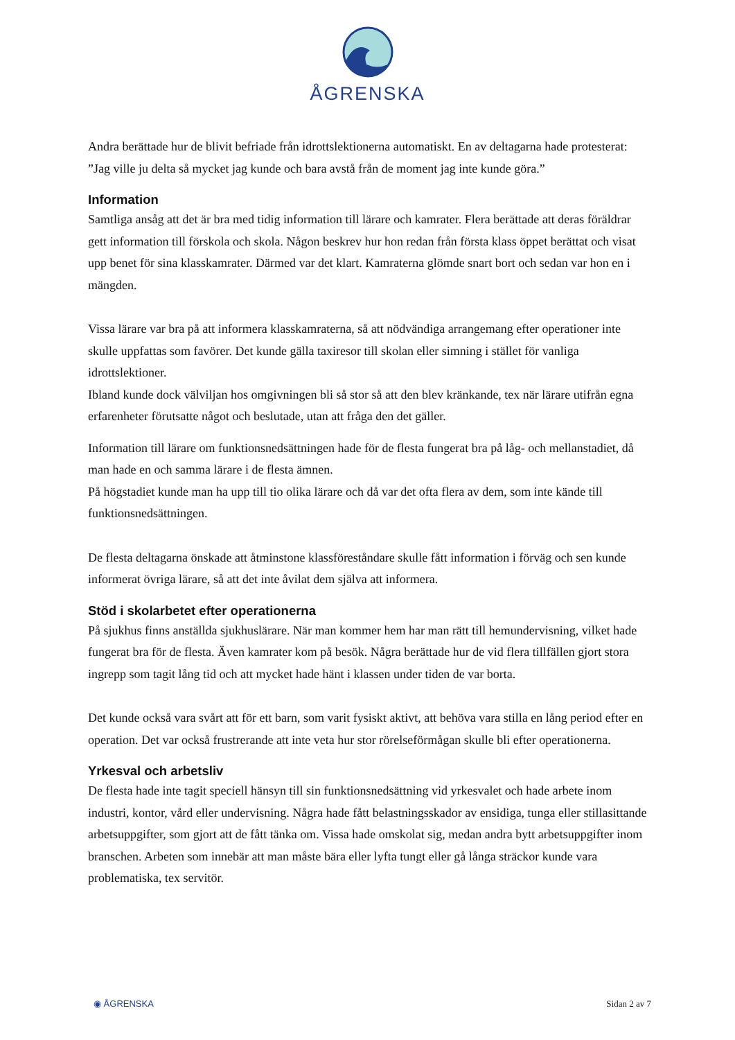ÅGRENSKA
Andra berättade hur de blivit befriade från idrottslektionerna automatiskt. En av deltagarna hade protesterat: ”Jag ville ju delta så mycket jag kunde och bara avstå från de moment jag inte kunde göra.”
Information
Samtliga ansåg att det är bra med tidig information till lärare och kamrater. Flera berättade att deras föräldrar gett information till förskola och skola. Någon beskrev hur hon redan från första klass öppet berättat och visat upp benet för sina klasskamrater. Därmed var det klart. Kamraterna glömde snart bort och sedan var hon en i mängden.
Vissa lärare var bra på att informera klasskamraterna, så att nödvändiga arrangemang efter operationer inte skulle uppfattas som favörer. Det kunde gälla taxiresor till skolan eller simning i stället för vanliga idrottslektioner.
Ibland kunde dock välviljan hos omgivningen bli så stor så att den blev kränkande, tex när lärare utifrån egna erfarenheter förutsatte något och beslutade, utan att fråga den det gäller.
Information till lärare om funktionsnedsättningen hade för de flesta fungerat bra på låg- och mellanstadiet, då man hade en och samma lärare i de flesta ämnen.
På högstadiet kunde man ha upp till tio olika lärare och då var det ofta flera av dem, som inte kände till funktionsnedsättningen.
De flesta deltagarna önskade att åtminstone klassföreståndare skulle fått information i förväg och sen kunde informerat övriga lärare, så att det inte åvilat dem själva att informera.
Stöd i skolarbetet efter operationerna
På sjukhus finns anställda sjukhuslärare. När man kommer hem har man rätt till hemundervisning, vilket hade fungerat bra för de flesta. Även kamrater kom på besök. Några berättade hur de vid flera tillfällen gjort stora ingrepp som tagit lång tid och att mycket hade hänt i klassen under tiden de var borta.
Det kunde också vara svårt att för ett barn, som varit fysiskt aktivt, att behöva vara stilla en lång period efter en operation. Det var också frustrerande att inte veta hur stor rörelseförmågan skulle bli efter operationerna.
Yrkesval och arbetsliv
De flesta hade inte tagit speciell hänsyn till sin funktionsnedsättning vid yrkesvalet och hade arbete inom industri, kontor, vård eller undervisning. Några hade fått belastningsskador av ensidiga, tunga eller stillasittande arbetsuppgifter, som gjort att de fått tänka om. Vissa hade omskolat sig, medan andra bytt arbetsuppgifter inom branschen. Arbeten som innebär att man måste bära eller lyfta tungt eller gå långa sträckor kunde vara problematiska, tex servitör.
◉ ÅGRENSKA Sidan 2 av 7